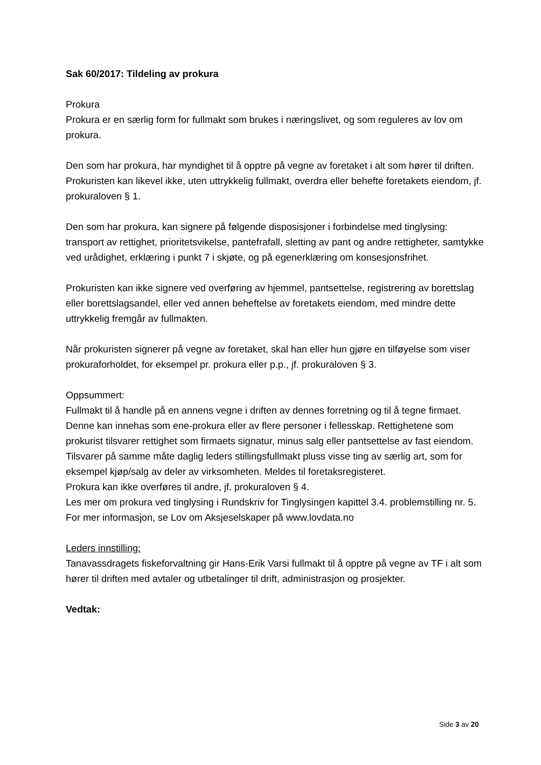Sak 60/2017: Tildeling av prokura
Prokura
Prokura er en særlig form for fullmakt som brukes i næringslivet, og som reguleres av lov om prokura.
Den som har prokura, har myndighet til å opptre på vegne av foretaket i alt som hører til driften. Prokuristen kan likevel ikke, uten uttrykkelig fullmakt, overdra eller behefte foretakets eiendom, jf. prokuraloven § 1.
Den som har prokura, kan signere på følgende disposisjoner i forbindelse med tinglysing: transport av rettighet, prioritetsvikelse, pantefrafall, sletting av pant og andre rettigheter, samtykke ved urådighet, erklæring i punkt 7 i skjøte, og på egenerklæring om konsesjonsfrihet.
Prokuristen kan ikke signere ved overføring av hjemmel, pantsettelse, registrering av borettslag eller borettslagsandel, eller ved annen beheftelse av foretakets eiendom, med mindre dette uttrykkelig fremgår av fullmakten.
Når prokuristen signerer på vegne av foretaket, skal han eller hun gjøre en tilføyelse som viser prokuraforholdet, for eksempel pr. prokura eller p.p., jf. prokuraloven § 3.
Oppsummert:
Fullmakt til å handle på en annens vegne i driften av dennes forretning og til å tegne firmaet. Denne kan innehas som ene-prokura eller av flere personer i fellesskap. Rettighetene som prokurist tilsvarer rettighet som firmaets signatur, minus salg eller pantsettelse av fast eiendom. Tilsvarer på samme måte daglig leders stillingsfullmakt pluss visse ting av særlig art, som for eksempel kjøp/salg av deler av virksomheten. Meldes til foretaksregisteret.
Prokura kan ikke overføres til andre, jf. prokuraloven § 4.
Les mer om prokura ved tinglysing i Rundskriv for Tinglysingen kapittel 3.4. problemstilling nr. 5.
For mer informasjon, se Lov om Aksjeselskaper på www.lovdata.no
Leders innstilling:
Tanavassdragets fiskeforvaltning gir Hans-Erik Varsi fullmakt til å opptre på vegne av TF i alt som hører til driften med avtaler og utbetalinger til drift, administrasjon og prosjekter.
Vedtak:
Side 3 av 20